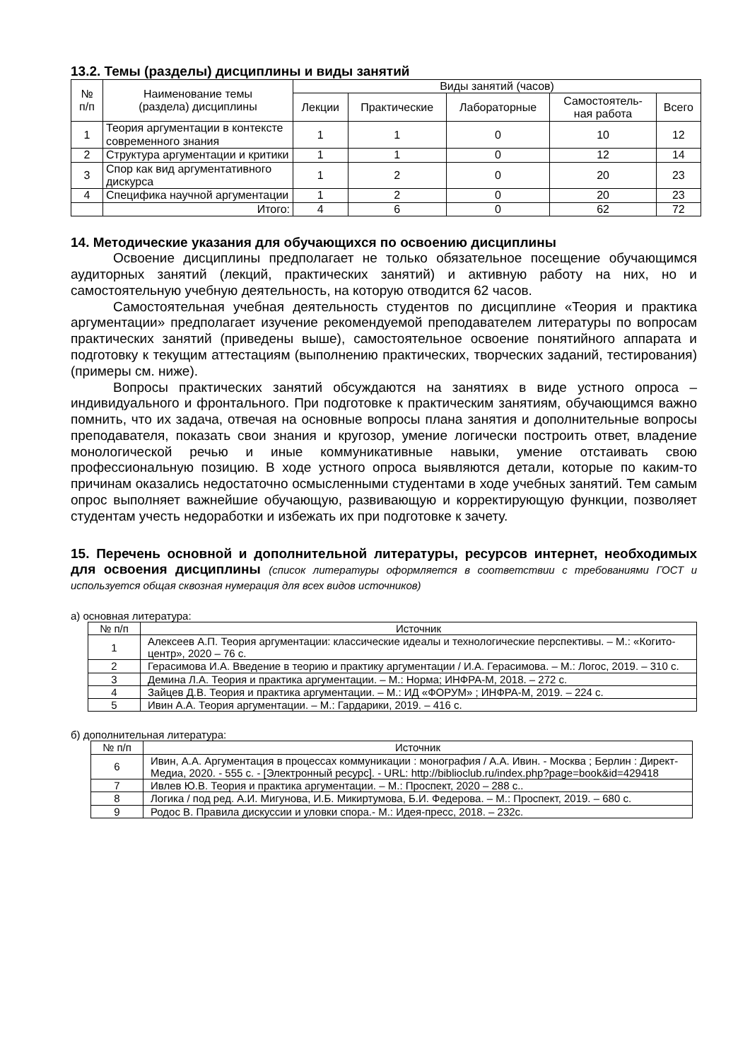13.2. Темы (разделы) дисциплины и виды занятий
| № п/п | Наименование темы (раздела) дисциплины | Виды занятий (часов) | | | | |
| --- | --- | --- | --- | --- | --- | --- |
| | | Лекции | Практические | Лабораторные | Самостоятель- ная работа | Всего |
| 1 | Теория аргументации в контексте современного знания | 1 | 1 | 0 | 10 | 12 |
| 2 | Структура аргументации и критики | 1 | 1 | 0 | 12 | 14 |
| 3 | Спор как вид аргументативного дискурса | 1 | 2 | 0 | 20 | 23 |
| 4 | Специфика научной аргументации | 1 | 2 | 0 | 20 | 23 |
| | Итого: | 4 | 6 | 0 | 62 | 72 |
14. Методические указания для обучающихся по освоению дисциплины
Освоение дисциплины предполагает не только обязательное посещение обучающимся аудиторных занятий (лекций, практических занятий) и активную работу на них, но и самостоятельную учебную деятельность, на которую отводится 62 часов.
Самостоятельная учебная деятельность студентов по дисциплине «Теория и практика аргументации» предполагает изучение рекомендуемой преподавателем литературы по вопросам практических занятий (приведены выше), самостоятельное освоение понятийного аппарата и подготовку к текущим аттестациям (выполнению практических, творческих заданий, тестирования) (примеры см. ниже).
Вопросы практических занятий обсуждаются на занятиях в виде устного опроса – индивидуального и фронтального. При подготовке к практическим занятиям, обучающимся важно помнить, что их задача, отвечая на основные вопросы плана занятия и дополнительные вопросы преподавателя, показать свои знания и кругозор, умение логически построить ответ, владение монологической речью и иные коммуникативные навыки, умение отстаивать свою профессиональную позицию. В ходе устного опроса выявляются детали, которые по каким-то причинам оказались недостаточно осмысленными студентами в ходе учебных занятий. Тем самым опрос выполняет важнейшие обучающую, развивающую и корректирующую функции, позволяет студентам учесть недоработки и избежать их при подготовке к зачету.
15. Перечень основной и дополнительной литературы, ресурсов интернет, необходимых для освоения дисциплины (список литературы оформляется в соответствии с требованиями ГОСТ и используется общая сквозная нумерация для всех видов источников)
а) основная литература:
| № п/п | Источник |
| --- | --- |
| 1 | Алексеев А.П. Теория аргументации: классические идеалы и технологические перспективы. – М.: «Когито-центр», 2020 – 76 с. |
| 2 | Герасимова И.А. Введение в теорию и практику аргументации / И.А. Герасимова. – М.: Логос, 2019. – 310 с. |
| 3 | Демина Л.А. Теория и практика аргументации. – М.: Норма; ИНФРА-М, 2018. – 272 с. |
| 4 | Зайцев Д.В. Теория и практика аргументации. – М.: ИД «ФОРУМ» ; ИНФРА-М, 2019. – 224 с. |
| 5 | Ивин А.А. Теория аргументации. – М.: Гардарики, 2019. – 416 с. |
б) дополнительная литература:
| № п/п | Источник |
| --- | --- |
| 6 | Ивин, А.А. Аргументация в процессах коммуникации : монография / А.А. Ивин. - Москва ; Берлин : Директ-Медиа, 2020. - 555 с. - [Электронный ресурс]. - URL: http://biblioclub.ru/index.php?page=book&id=429418 |
| 7 | Ивлев Ю.В. Теория и практика аргументации. – М.: Проспект, 2020 – 288 с.. |
| 8 | Логика / под ред. А.И. Мигунова, И.Б. Микиртумова, Б.И. Федерова. – М.: Проспект, 2019. – 680 с. |
| 9 | Родос В. Правила дискуссии и уловки спора.- М.: Идея-пресс, 2018. – 232с. |